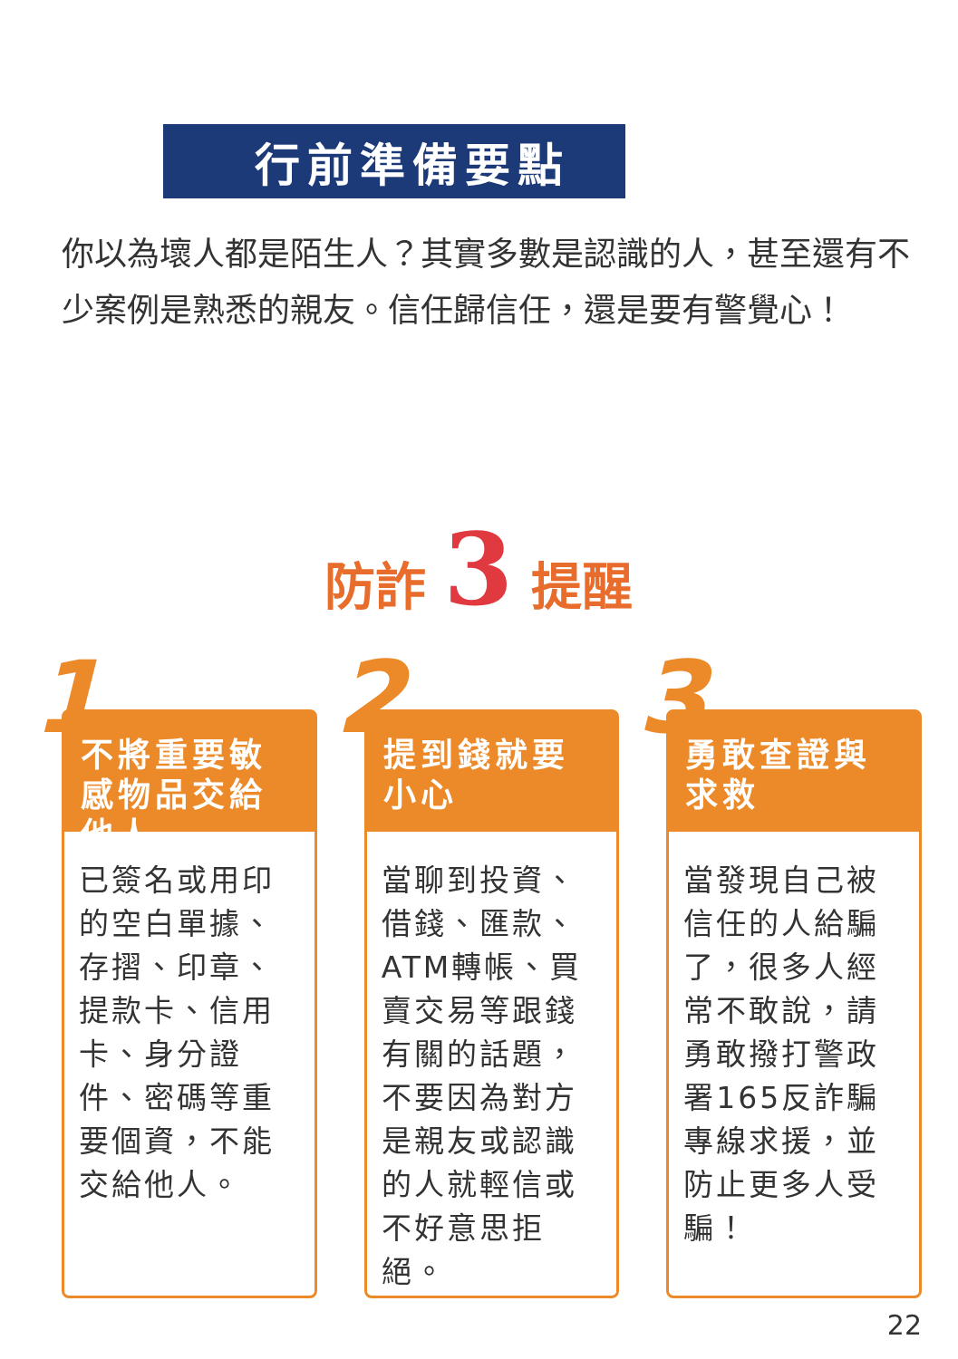行前準備要點
你以為壞人都是陌生人？其實多數是認識的人，甚至還有不少案例是熟悉的親友。信任歸信任，還是要有警覺心！
防詐 3 提醒
1
不將重要敏感物品交給他人
已簽名或用印的空白單據、存摺、印章、提款卡、信用卡、身分證件、密碼等重要個資，不能交給他人。
2
提到錢就要小心
當聊到投資、借錢、匯款、ATM轉帳、買賣交易等跟錢有關的話題，不要因為對方是親友或認識的人就輕信或不好意思拒絕。
3
勇敢查證與求救
當發現自己被信任的人給騙了，很多人經常不敢說，請勇敢撥打警政署165反詐騙專線求援，並防止更多人受騙！
22